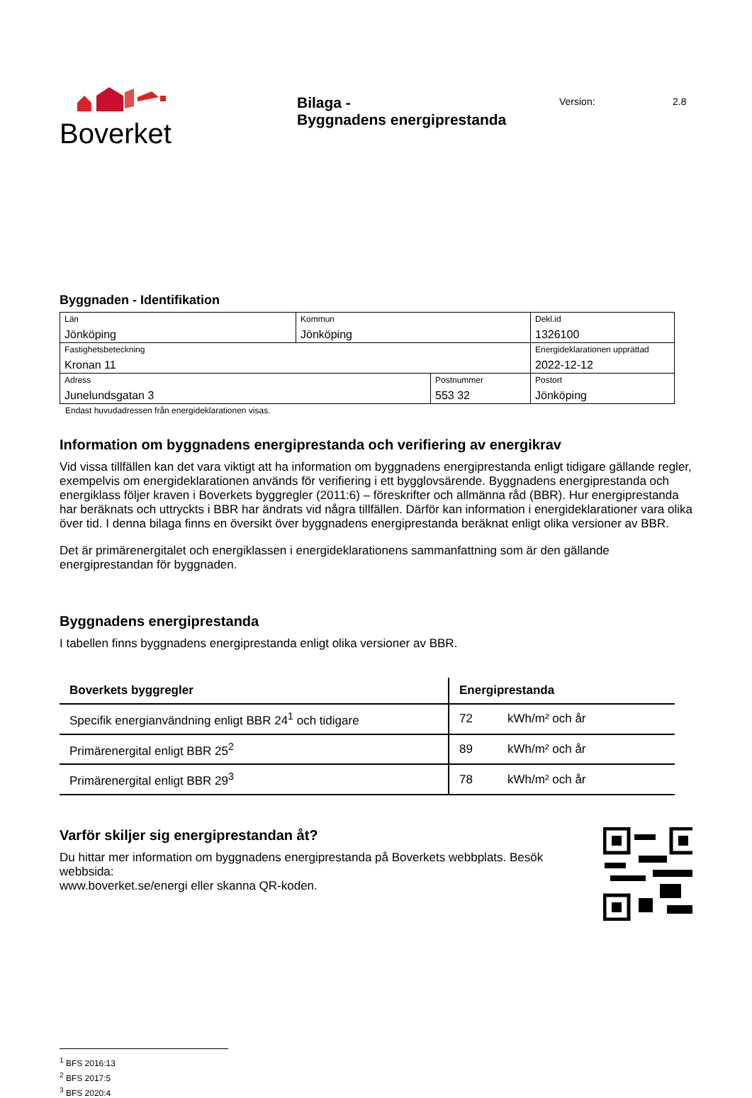Boverket
Bilaga -
Byggnadens energiprestanda
Version: 2.8
Byggnaden - Identifikation
| Län Jönköping | Kommun Jönköping | | Dekl.id 1326100 |
| Fastighetsbeteckning Kronan 11 | | | Energideklarationen upprättad 2022-12-12 |
| Adress Junelundsgatan 3 | | Postnummer 553 32 | Postort Jönköping |
Endast huvudadressen från energideklarationen visas.
Information om byggnadens energiprestanda och verifiering av energikrav
Vid vissa tillfällen kan det vara viktigt att ha information om byggnadens energiprestanda enligt tidigare gällande regler, exempelvis om energideklarationen används för verifiering i ett bygglovsärende. Byggnadens energiprestanda och energiklass följer kraven i Boverkets byggregler (2011:6) – föreskrifter och allmänna råd (BBR). Hur energiprestanda har beräknats och uttryckts i BBR har ändrats vid några tillfällen. Därför kan information i energideklarationer vara olika över tid. I denna bilaga finns en översikt över byggnadens energiprestanda beräknat enligt olika versioner av BBR.
Det är primärenergitalet och energiklassen i energideklarationens sammanfattning som är den gällande energiprestandan för byggnaden.
Byggnadens energiprestanda
I tabellen finns byggnadens energiprestanda enligt olika versioner av BBR.
| Boverkets byggregler | Energiprestanda | |
| --- | --- | --- |
| Specifik energianvändning enligt BBR 24<sup>1</sup> och tidigare | 72 | kWh/m² och år |
| Primärenergital enligt BBR 25<sup>2</sup> | 89 | kWh/m² och år |
| Primärenergital enligt BBR 29<sup>3</sup> | 78 | kWh/m² och år |
Varför skiljer sig energiprestandan åt?
Du hittar mer information om byggnadens energiprestanda på Boverkets webbplats. Besök webbsida:
www.boverket.se/energi eller skanna QR-koden.
<sup>1</sup> BFS 2016:13
<sup>2</sup> BFS 2017:5
<sup>3</sup> BFS 2020:4